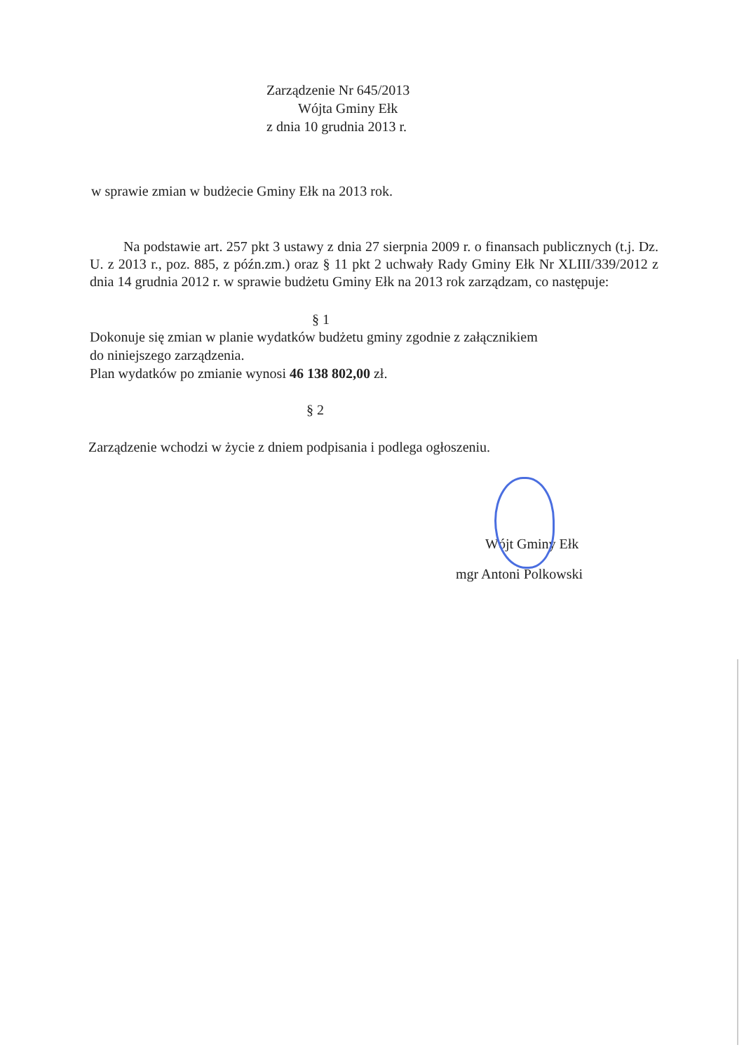Zarządzenie Nr 645/2013
Wójta Gminy Ełk
z dnia 10 grudnia 2013 r.
w sprawie zmian w budżecie Gminy Ełk na 2013 rok.
Na podstawie art. 257 pkt 3 ustawy z dnia 27 sierpnia 2009 r. o finansach publicznych (t.j. Dz. U. z 2013 r., poz. 885, z późn.zm.) oraz § 11 pkt 2 uchwały Rady Gminy Ełk Nr XLIII/339/2012 z dnia 14 grudnia 2012 r. w sprawie budżetu Gminy Ełk na 2013 rok zarządzam, co następuje:
§ 1
Dokonuje się zmian w planie wydatków budżetu gminy zgodnie z załącznikiem
do niniejszego zarządzenia.
Plan wydatków po zmianie wynosi 46 138 802,00 zł.
§ 2
Zarządzenie wchodzi w życie z dniem podpisania i podlega ogłoszeniu.
Wójt Gminy Ełk
mgr Antoni Polkowski